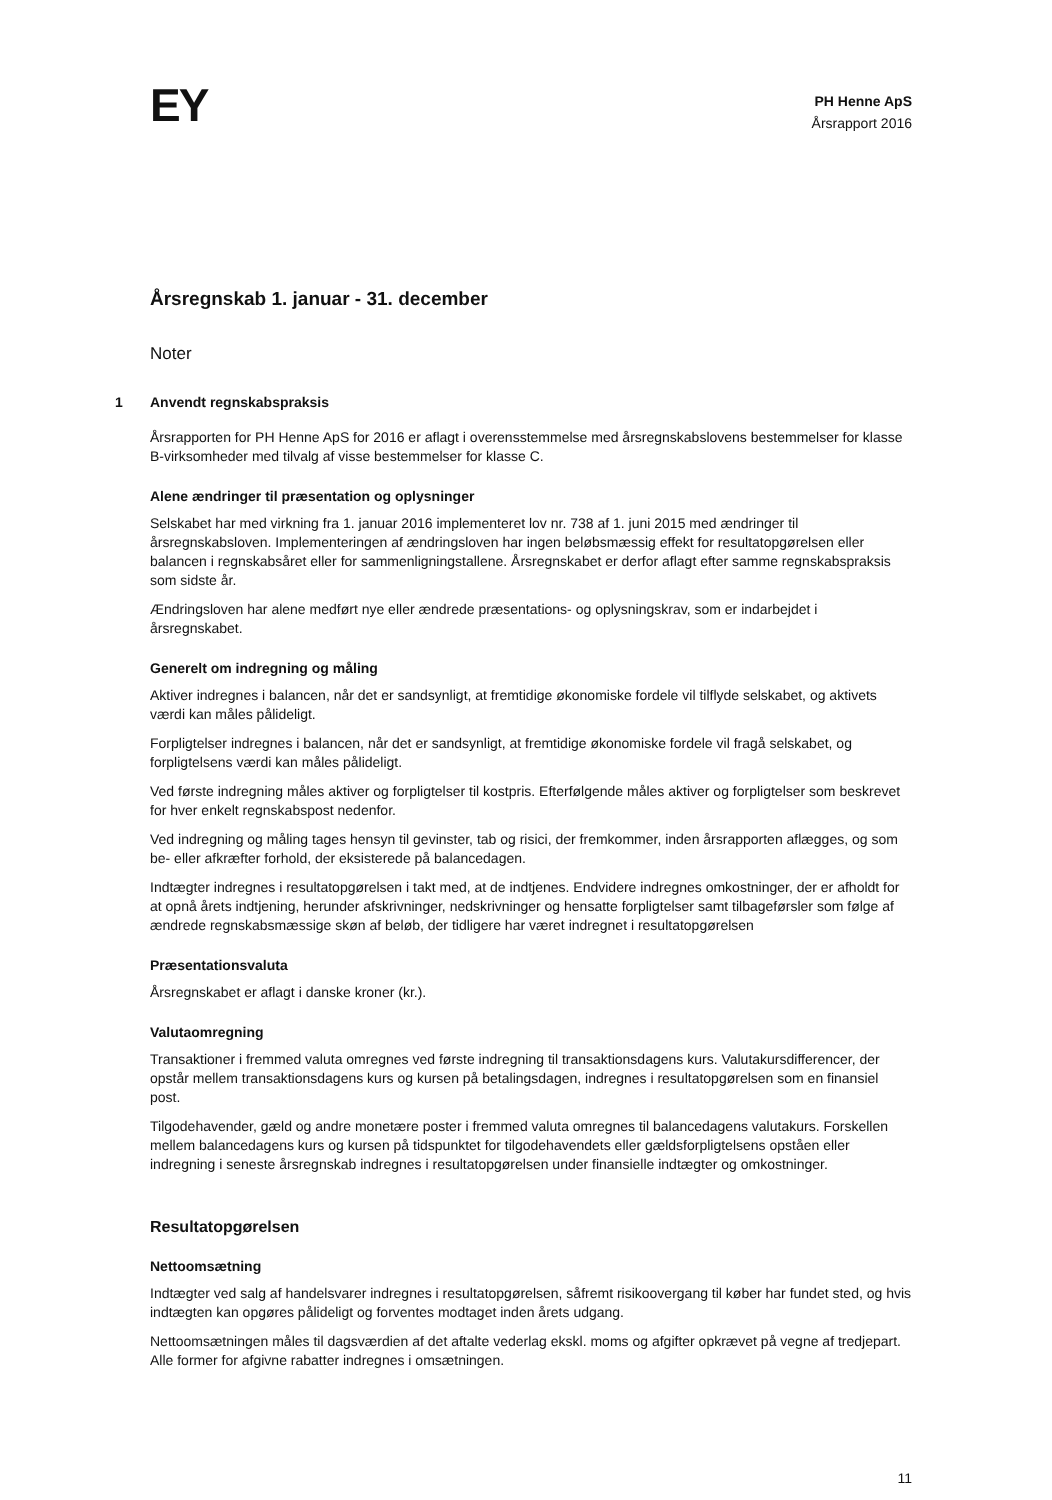EY
PH Henne ApS
Årsrapport 2016
Årsregnskab 1. januar - 31. december
Noter
1 Anvendt regnskabspraksis
Årsrapporten for PH Henne ApS for 2016 er aflagt i overensstemmelse med årsregnskabslovens bestemmelser for klasse B-virksomheder med tilvalg af visse bestemmelser for klasse C.
Alene ændringer til præsentation og oplysninger
Selskabet har med virkning fra 1. januar 2016 implementeret lov nr. 738 af 1. juni 2015 med ændringer til årsregnskabsloven. Implementeringen af ændringsloven har ingen beløbsmæssig effekt for resultatopgørelsen eller balancen i regnskabsåret eller for sammenligningstallene. Årsregnskabet er derfor aflagt efter samme regnskabspraksis som sidste år.
Ændringsloven har alene medført nye eller ændrede præsentations- og oplysningskrav, som er indarbejdet i årsregnskabet.
Generelt om indregning og måling
Aktiver indregnes i balancen, når det er sandsynligt, at fremtidige økonomiske fordele vil tilflyde selskabet, og aktivets værdi kan måles pålideligt.
Forpligtelser indregnes i balancen, når det er sandsynligt, at fremtidige økonomiske fordele vil fragå selskabet, og forpligtelsens værdi kan måles pålideligt.
Ved første indregning måles aktiver og forpligtelser til kostpris. Efterfølgende måles aktiver og forpligtelser som beskrevet for hver enkelt regnskabspost nedenfor.
Ved indregning og måling tages hensyn til gevinster, tab og risici, der fremkommer, inden årsrapporten aflægges, og som be- eller afkræfter forhold, der eksisterede på balancedagen.
Indtægter indregnes i resultatopgørelsen i takt med, at de indtjenes. Endvidere indregnes omkostninger, der er afholdt for at opnå årets indtjening, herunder afskrivninger, nedskrivninger og hensatte forpligtelser samt tilbageførsler som følge af ændrede regnskabsmæssige skøn af beløb, der tidligere har været indregnet i resultatopgørelsen
Præsentationsvaluta
Årsregnskabet er aflagt i danske kroner (kr.).
Valutaomregning
Transaktioner i fremmed valuta omregnes ved første indregning til transaktionsdagens kurs. Valutakursdifferencer, der opstår mellem transaktionsdagens kurs og kursen på betalingsdagen, indregnes i resultatopgørelsen som en finansiel post.
Tilgodehavender, gæld og andre monetære poster i fremmed valuta omregnes til balancedagens valutakurs. Forskellen mellem balancedagens kurs og kursen på tidspunktet for tilgodehavendets eller gældsforpligtelsens opståen eller indregning i seneste årsregnskab indregnes i resultatopgørelsen under finansielle indtægter og omkostninger.
Resultatopgørelsen
Nettoomsætning
Indtægter ved salg af handelsvarer indregnes i resultatopgørelsen, såfremt risikoovergang til køber har fundet sted, og hvis indtægten kan opgøres pålideligt og forventes modtaget inden årets udgang.
Nettoomsætningen måles til dagsværdien af det aftalte vederlag ekskl. moms og afgifter opkrævet på vegne af tredjepart. Alle former for afgivne rabatter indregnes i omsætningen.
11